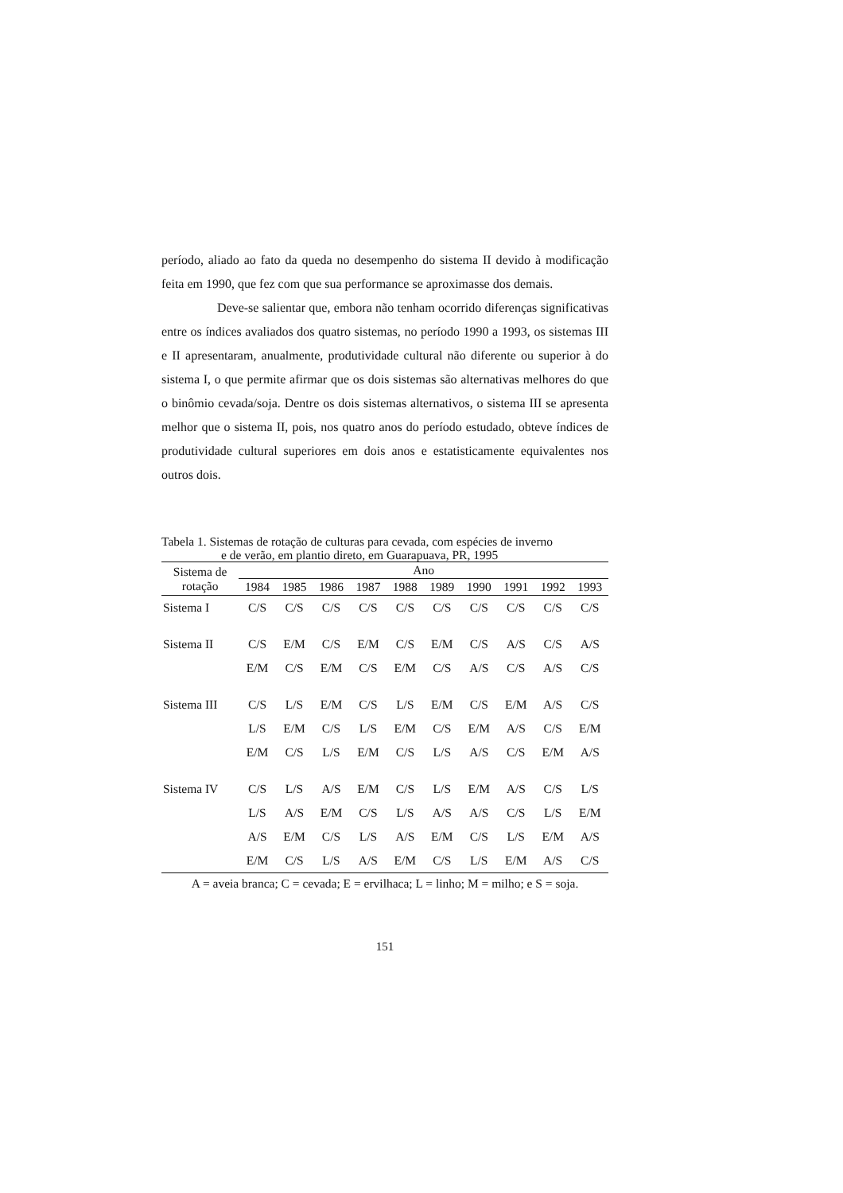período, aliado ao fato da queda no desempenho do sistema II devido à modificação feita em 1990, que fez com que sua performance se aproximasse dos demais.
Deve-se salientar que, embora não tenham ocorrido diferenças significativas entre os índices avaliados dos quatro sistemas, no período 1990 a 1993, os sistemas III e II apresentaram, anualmente, produtividade cultural não diferente ou superior à do sistema I, o que permite afirmar que os dois sistemas são alternativas melhores do que o binômio cevada/soja. Dentre os dois sistemas alternativos, o sistema III se apresenta melhor que o sistema II, pois, nos quatro anos do período estudado, obteve índices de produtividade cultural superiores em dois anos e estatisticamente equivalentes nos outros dois.
Tabela 1. Sistemas de rotação de culturas para cevada, com espécies de inverno
e de verão, em plantio direto, em Guarapuava, PR, 1995
| Sistema de rotação | Ano | | | | | | | | | |
| --- | --- | --- | --- | --- | --- | --- | --- | --- | --- | --- |
| | 1984 | 1985 | 1986 | 1987 | 1988 | 1989 | 1990 | 1991 | 1992 | 1993 |
| Sistema I | C/S | C/S | C/S | C/S | C/S | C/S | C/S | C/S | C/S | C/S |
| Sistema II | C/S | E/M | C/S | E/M | C/S | E/M | C/S | A/S | C/S | A/S |
| | E/M | C/S | E/M | C/S | E/M | C/S | A/S | C/S | A/S | C/S |
| Sistema III | C/S | L/S | E/M | C/S | L/S | E/M | C/S | E/M | A/S | C/S |
| | L/S | E/M | C/S | L/S | E/M | C/S | E/M | A/S | C/S | E/M |
| | E/M | C/S | L/S | E/M | C/S | L/S | A/S | C/S | E/M | A/S |
| Sistema IV | C/S | L/S | A/S | E/M | C/S | L/S | E/M | A/S | C/S | L/S |
| | L/S | A/S | E/M | C/S | L/S | A/S | A/S | C/S | L/S | E/M |
| | A/S | E/M | C/S | L/S | A/S | E/M | C/S | L/S | E/M | A/S |
| | E/M | C/S | L/S | A/S | E/M | C/S | L/S | E/M | A/S | C/S |
A = aveia branca; C = cevada; E = ervilhaca; L = linho; M = milho; e S = soja.
151